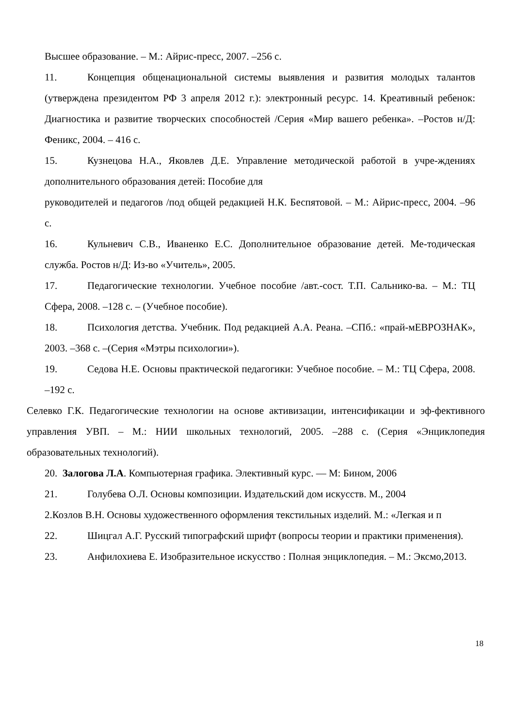Высшее образование. – М.: Айрис-пресс, 2007. –256 с.
11. Концепция общенациональной системы выявления и развития молодых талантов (утверждена президентом РФ 3 апреля 2012 г.): электронный ресурс. 14. Креативный ребенок: Диагностика и развитие творческих способностей /Серия «Мир вашего ребенка». –Ростов н/Д: Феникс, 2004. – 416 с.
15. Кузнецова Н.А., Яковлев Д.Е. Управление методической работой в учре-ждениях дополнительного образования детей: Пособие для
руководителей и педагогов /под общей редакцией Н.К. Беспятовой. – М.: Айрис-пресс, 2004. –96 с.
16. Кульневич С.В., Иваненко Е.С. Дополнительное образование детей. Ме-тодическая служба. Ростов н/Д: Из-во «Учитель», 2005.
17. Педагогические технологии. Учебное пособие /авт.-сост. Т.П. Сальнико-ва. – М.: ТЦ Сфера, 2008. –128 с. – (Учебное пособие).
18. Психология детства. Учебник. Под редакцией А.А. Реана. –СПб.: «прай-мЕВРОЗНАК», 2003. –368 с. –(Серия «Мэтры психологии»).
19. Седова Н.Е. Основы практической педагогики: Учебное пособие. – М.: ТЦ Сфера, 2008. –192 с.
Селевко Г.К. Педагогические технологии на основе активизации, интенсификации и эф-фективного управления УВП. – М.: НИИ школьных технологий, 2005. –288 с. (Серия «Энциклопедия образовательных технологий).
20. Залогова Л.А. Компьютерная графика. Элективный курс. — М: Бином, 2006
21. Голубева О.Л. Основы композиции. Издательский дом искусств. М., 2004
2.Козлов В.Н. Основы художественного оформления текстильных изделий. М.: «Легкая и п
22. Шицгал А.Г. Русский типографский шрифт (вопросы теории и практики применения).
23. Анфилохиева Е. Изобразительное искусство : Полная энциклопедия. – М.: Эксмо,2013.
18